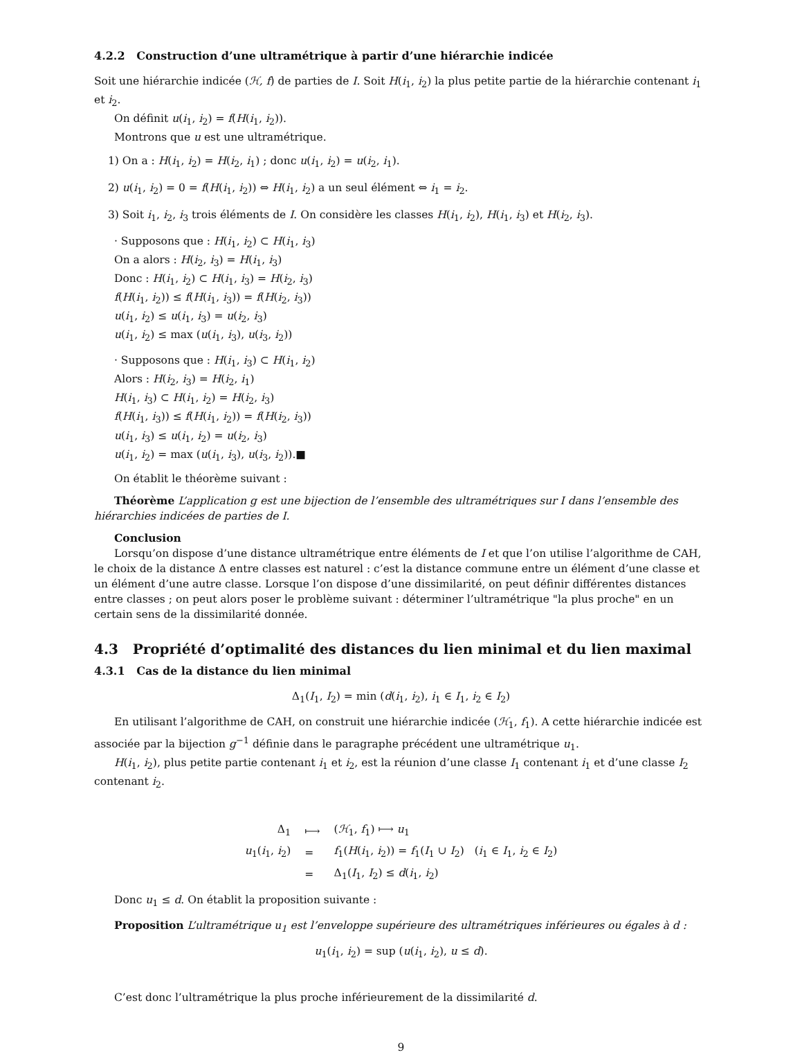4.2.2 Construction d’une ultramétrique à partir d’une hiérarchie indicée
Soit une hiérarchie indicée (ℋ, f) de parties de I. Soit H(i<sub>1</sub>, i<sub>2</sub>) la plus petite partie de la hiérarchie contenant i<sub>1</sub> et i<sub>2</sub>.
On définit u(i<sub>1</sub>, i<sub>2</sub>) = f(H(i<sub>1</sub>, i<sub>2</sub>)).
Montrons que u est une ultramétrique.
1) On a : H(i<sub>1</sub>, i<sub>2</sub>) = H(i<sub>2</sub>, i<sub>1</sub>) ; donc u(i<sub>1</sub>, i<sub>2</sub>) = u(i<sub>2</sub>, i<sub>1</sub>).
2) u(i<sub>1</sub>, i<sub>2</sub>) = 0 = f(H(i<sub>1</sub>, i<sub>2</sub>)) ⇔ H(i<sub>1</sub>, i<sub>2</sub>) a un seul élément ⇔ i<sub>1</sub> = i<sub>2</sub>.
3) Soit i<sub>1</sub>, i<sub>2</sub>, i<sub>3</sub> trois éléments de I. On considère les classes H(i<sub>1</sub>, i<sub>2</sub>), H(i<sub>1</sub>, i<sub>3</sub>) et H(i<sub>2</sub>, i<sub>3</sub>).
· Supposons que : H(i<sub>1</sub>, i<sub>2</sub>) ⊂ H(i<sub>1</sub>, i<sub>3</sub>)
On a alors : H(i<sub>2</sub>, i<sub>3</sub>) = H(i<sub>1</sub>, i<sub>3</sub>)
Donc : H(i<sub>1</sub>, i<sub>2</sub>) ⊂ H(i<sub>1</sub>, i<sub>3</sub>) = H(i<sub>2</sub>, i<sub>3</sub>)
f(H(i<sub>1</sub>, i<sub>2</sub>)) ≤ f(H(i<sub>1</sub>, i<sub>3</sub>)) = f(H(i<sub>2</sub>, i<sub>3</sub>))
u(i<sub>1</sub>, i<sub>2</sub>) ≤ u(i<sub>1</sub>, i<sub>3</sub>) = u(i<sub>2</sub>, i<sub>3</sub>)
u(i<sub>1</sub>, i<sub>2</sub>) ≤ max (u(i<sub>1</sub>, i<sub>3</sub>), u(i<sub>3</sub>, i<sub>2</sub>))
· Supposons que : H(i<sub>1</sub>, i<sub>3</sub>) ⊂ H(i<sub>1</sub>, i<sub>2</sub>)
Alors : H(i<sub>2</sub>, i<sub>3</sub>) = H(i<sub>2</sub>, i<sub>1</sub>)
H(i<sub>1</sub>, i<sub>3</sub>) ⊂ H(i<sub>1</sub>, i<sub>2</sub>) = H(i<sub>2</sub>, i<sub>3</sub>)
f(H(i<sub>1</sub>, i<sub>3</sub>)) ≤ f(H(i<sub>1</sub>, i<sub>2</sub>)) = f(H(i<sub>2</sub>, i<sub>3</sub>))
u(i<sub>1</sub>, i<sub>3</sub>) ≤ u(i<sub>1</sub>, i<sub>2</sub>) = u(i<sub>2</sub>, i<sub>3</sub>)
u(i<sub>1</sub>, i<sub>2</sub>) = max (u(i<sub>1</sub>, i<sub>3</sub>), u(i<sub>3</sub>, i<sub>2</sub>)).■
On établit le théorème suivant :
Théorème L’application g est une bijection de l’ensemble des ultramétriques sur I dans l’ensemble des hiérarchies indicées de parties de I.
Conclusion
Lorsqu’on dispose d’une distance ultramétrique entre éléments de I et que l’on utilise l’algorithme de CAH, le choix de la distance Δ entre classes est naturel : c’est la distance commune entre un élément d’une classe et un élément d’une autre classe. Lorsque l’on dispose d’une dissimilarité, on peut définir différentes distances entre classes ; on peut alors poser le problème suivant : déterminer l’ultramétrique "la plus proche" en un certain sens de la dissimilarité donnée.
4.3 Propriété d’optimalité des distances du lien minimal et du lien maximal
4.3.1 Cas de la distance du lien minimal
Δ<sub>1</sub>(I<sub>1</sub>, I<sub>2</sub>) = min (d(i<sub>1</sub>, i<sub>2</sub>), i<sub>1</sub> ∈ I<sub>1</sub>, i<sub>2</sub> ∈ I<sub>2</sub>)
En utilisant l’algorithme de CAH, on construit une hiérarchie indicée (ℋ<sub>1</sub>, f<sub>1</sub>). A cette hiérarchie indicée est associée par la bijection g<sup>−1</sup> définie dans le paragraphe précédent une ultramétrique u<sub>1</sub>.
H(i<sub>1</sub>, i<sub>2</sub>), plus petite partie contenant i<sub>1</sub> et i<sub>2</sub>, est la réunion d’une classe I<sub>1</sub> contenant i<sub>1</sub> et d’une classe I<sub>2</sub> contenant i<sub>2</sub>.
| Δ<sub>1</sub> | ⟼ | ( ℋ<sub>1</sub>, f<sub>1</sub>) ⟼ u<sub>1</sub> |
| u<sub>1</sub>( i<sub>1</sub>, i<sub>2</sub>) | = | f<sub>1</sub>( H ( i<sub>1</sub>, i<sub>2</sub>)) = f<sub>1</sub>( I<sub>1</sub> ∪ I<sub>2</sub>) ( i<sub>1</sub> ∈ I<sub>1</sub>, i<sub>2</sub> ∈ I<sub>2</sub>) |
| | = | Δ<sub>1</sub>( I<sub>1</sub>, I<sub>2</sub>) ≤ d ( i<sub>1</sub>, i<sub>2</sub>) |
Donc u<sub>1</sub> ≤ d. On établit la proposition suivante :
Proposition L’ultramétrique u<sub>1</sub> est l’enveloppe supérieure des ultramétriques inférieures ou égales à d :
u<sub>1</sub>(i<sub>1</sub>, i<sub>2</sub>) = sup (u(i<sub>1</sub>, i<sub>2</sub>), u ≤ d).
C’est donc l’ultramétrique la plus proche inférieurement de la dissimilarité d.
9